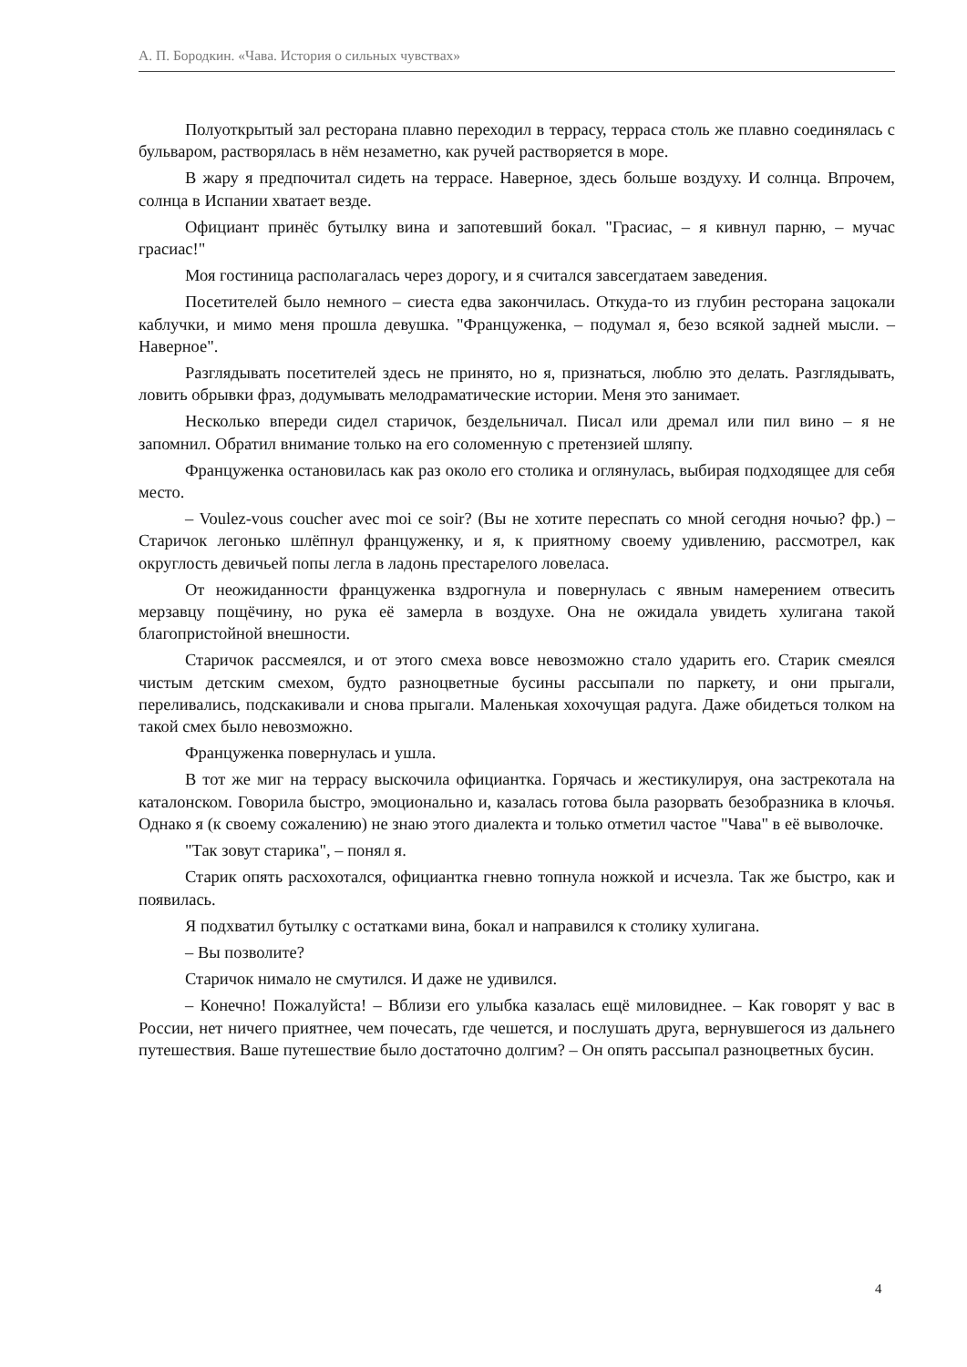А. П. Бородкин. «Чава. История о сильных чувствах»
Полуоткрытый зал ресторана плавно переходил в террасу, терраса столь же плавно соединялась с бульваром, растворялась в нём незаметно, как ручей растворяется в море.
В жару я предпочитал сидеть на террасе. Наверное, здесь больше воздуху. И солнца. Впрочем, солнца в Испании хватает везде.
Официант принёс бутылку вина и запотевший бокал. "Грасиас, – я кивнул парню, – мучас грасиас!"
Моя гостиница располагалась через дорогу, и я считался завсегдатаем заведения.
Посетителей было немного – сиеста едва закончилась. Откуда-то из глубин ресторана зацокали каблучки, и мимо меня прошла девушка. "Француженка, – подумал я, безо всякой задней мысли. – Наверное".
Разглядывать посетителей здесь не принято, но я, признаться, люблю это делать. Разглядывать, ловить обрывки фраз, додумывать мелодраматические истории. Меня это занимает.
Несколько впереди сидел старичок, бездельничал. Писал или дремал или пил вино – я не запомнил. Обратил внимание только на его соломенную с претензией шляпу.
Француженка остановилась как раз около его столика и оглянулась, выбирая подходящее для себя место.
– Voulez-vous coucher avec moi ce soir? (Вы не хотите переспать со мной сегодня ночью? фр.) – Старичок легонько шлёпнул француженку, и я, к приятному своему удивлению, рассмотрел, как округлость девичьей попы легла в ладонь престарелого ловеласа.
От неожиданности француженка вздрогнула и повернулась с явным намерением отвесить мерзавцу пощёчину, но рука её замерла в воздухе. Она не ожидала увидеть хулигана такой благопристойной внешности.
Старичок рассмеялся, и от этого смеха вовсе невозможно стало ударить его. Старик смеялся чистым детским смехом, будто разноцветные бусины рассыпали по паркету, и они прыгали, переливались, подскакивали и снова прыгали. Маленькая хохочущая радуга. Даже обидеться толком на такой смех было невозможно.
Француженка повернулась и ушла.
В тот же миг на террасу выскочила официантка. Горячась и жестикулируя, она застрекотала на каталонском. Говорила быстро, эмоционально и, казалась готова была разорвать безобразника в клочья. Однако я (к своему сожалению) не знаю этого диалекта и только отметил частое "Чава" в её выволочке.
"Так зовут старика", – понял я.
Старик опять расхохотался, официантка гневно топнула ножкой и исчезла. Так же быстро, как и появилась.
Я подхватил бутылку с остатками вина, бокал и направился к столику хулигана.
– Вы позволите?
Старичок нимало не смутился. И даже не удивился.
– Конечно! Пожалуйста! – Вблизи его улыбка казалась ещё миловиднее. – Как говорят у вас в России, нет ничего приятнее, чем почесать, где чешется, и послушать друга, вернувшегося из дальнего путешествия. Ваше путешествие было достаточно долгим? – Он опять рассыпал разноцветных бусин.
4